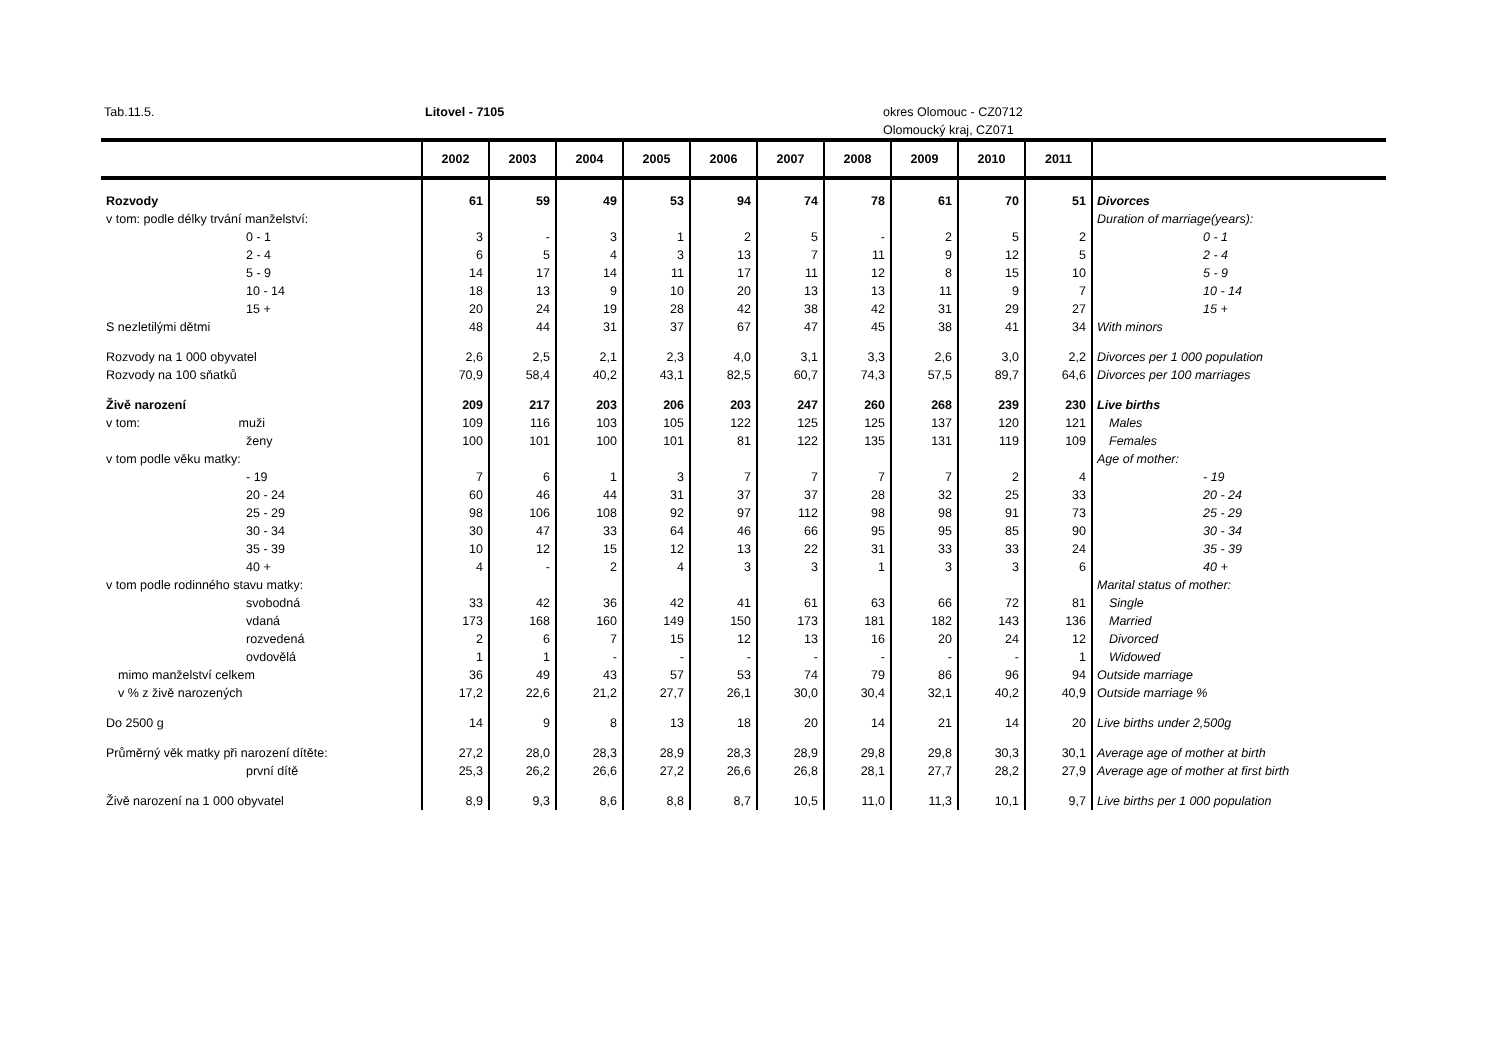Tab.11.5. Litovel - 7105 okres Olomouc - CZ0712
Olomoucký kraj, CZ071
| | 2002 | 2003 | 2004 | 2005 | 2006 | 2007 | 2008 | 2009 | 2010 | 2011 | |
| --- | --- | --- | --- | --- | --- | --- | --- | --- | --- | --- | --- |
| Rozvody | 61 | 59 | 49 | 53 | 94 | 74 | 78 | 61 | 70 | 51 | Divorces |
| v tom: podle délky trvání manželství: | | | | | | | | | | | Duration of marriage(years): |
| 0 - 1 | 3 | - | 3 | 1 | 2 | 5 | - | 2 | 5 | 2 | 0 - 1 |
| 2 - 4 | 6 | 5 | 4 | 3 | 13 | 7 | 11 | 9 | 12 | 5 | 2 - 4 |
| 5 - 9 | 14 | 17 | 14 | 11 | 17 | 11 | 12 | 8 | 15 | 10 | 5 - 9 |
| 10 - 14 | 18 | 13 | 9 | 10 | 20 | 13 | 13 | 11 | 9 | 7 | 10 - 14 |
| 15 + | 20 | 24 | 19 | 28 | 42 | 38 | 42 | 31 | 29 | 27 | 15 + |
| S nezletilými dětmi | 48 | 44 | 31 | 37 | 67 | 47 | 45 | 38 | 41 | 34 | With minors |
| Rozvody na 1 000 obyvatel | 2,6 | 2,5 | 2,1 | 2,3 | 4,0 | 3,1 | 3,3 | 2,6 | 3,0 | 2,2 | Divorces per 1 000 population |
| Rozvody na 100 sňatků | 70,9 | 58,4 | 40,2 | 43,1 | 82,5 | 60,7 | 74,3 | 57,5 | 89,7 | 64,6 | Divorces per 100 marriages |
| Živě narození | 209 | 217 | 203 | 206 | 203 | 247 | 260 | 268 | 239 | 230 | Live births |
| v tom: muži | 109 | 116 | 103 | 105 | 122 | 125 | 125 | 137 | 120 | 121 | Males |
| ženy | 100 | 101 | 100 | 101 | 81 | 122 | 135 | 131 | 119 | 109 | Females |
| v tom podle věku matky: | | | | | | | | | | | Age of mother: |
| - 19 | 7 | 6 | 1 | 3 | 7 | 7 | 7 | 7 | 2 | 4 | - 19 |
| 20 - 24 | 60 | 46 | 44 | 31 | 37 | 37 | 28 | 32 | 25 | 33 | 20 - 24 |
| 25 - 29 | 98 | 106 | 108 | 92 | 97 | 112 | 98 | 98 | 91 | 73 | 25 - 29 |
| 30 - 34 | 30 | 47 | 33 | 64 | 46 | 66 | 95 | 95 | 85 | 90 | 30 - 34 |
| 35 - 39 | 10 | 12 | 15 | 12 | 13 | 22 | 31 | 33 | 33 | 24 | 35 - 39 |
| 40 + | 4 | - | 2 | 4 | 3 | 3 | 1 | 3 | 3 | 6 | 40 + |
| v tom podle rodinného stavu matky: | | | | | | | | | | | Marital status of mother: |
| svobodná | 33 | 42 | 36 | 42 | 41 | 61 | 63 | 66 | 72 | 81 | Single |
| vdaná | 173 | 168 | 160 | 149 | 150 | 173 | 181 | 182 | 143 | 136 | Married |
| rozvedená | 2 | 6 | 7 | 15 | 12 | 13 | 16 | 20 | 24 | 12 | Divorced |
| ovdovělá | 1 | 1 | - | - | - | - | - | - | - | 1 | Widowed |
| mimo manželství celkem | 36 | 49 | 43 | 57 | 53 | 74 | 79 | 86 | 96 | 94 | Outside marriage |
| v % z živě narozených | 17,2 | 22,6 | 21,2 | 27,7 | 26,1 | 30,0 | 30,4 | 32,1 | 40,2 | 40,9 | Outside marriage % |
| Do 2500 g | 14 | 9 | 8 | 13 | 18 | 20 | 14 | 21 | 14 | 20 | Live births under 2,500g |
| Průměrný věk matky při narození dítěte: | 27,2 | 28,0 | 28,3 | 28,9 | 28,3 | 28,9 | 29,8 | 29,8 | 30,3 | 30,1 | Average age of mother at birth |
| první dítě | 25,3 | 26,2 | 26,6 | 27,2 | 26,6 | 26,8 | 28,1 | 27,7 | 28,2 | 27,9 | Average age of mother at first birth |
| Živě narození na 1 000 obyvatel | 8,9 | 9,3 | 8,6 | 8,8 | 8,7 | 10,5 | 11,0 | 11,3 | 10,1 | 9,7 | Live births per 1 000 population |